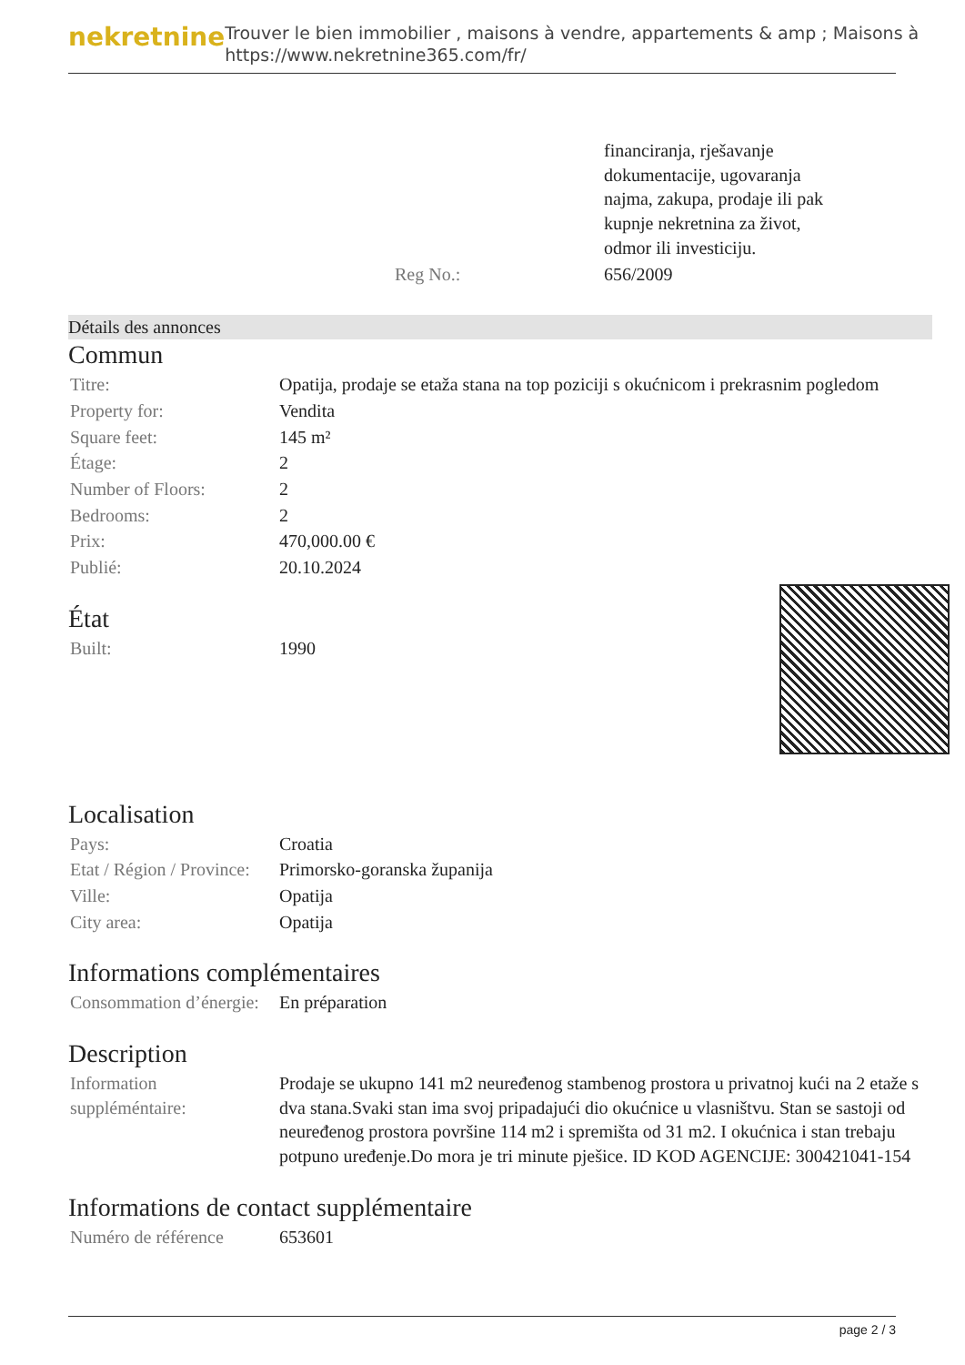nekretnine
Trouver le bien immobilier , maisons à vendre, appartements & amp ; Maisons à
https://www.nekretnine365.com/fr/
| | | financiranja, rješavanje dokumentacije, ugovaranja najma, zakupa, prodaje ili pak kupnje nekretnina za život, odmor ili investiciju. |
| | Reg No.: | 656/2009 |
Détails des annonces
Commun
| Titre: | Opatija, prodaje se etaža stana na top poziciji s okućnicom i prekrasnim pogledom |
| Property for: | Vendita |
| Square feet: | 145 m² |
| Étage: | 2 |
| Number of Floors: | 2 |
| Bedrooms: | 2 |
| Prix: | 470,000.00 € |
| Publié: | 20.10.2024 |
État
| Built: | 1990 |
Localisation
| Pays: | Croatia |
| Etat / Région / Province: | Primorsko-goranska županija |
| Ville: | Opatija |
| City area: | Opatija |
Informations complémentaires
| Consommation d’énergie: | En préparation |
Description
| Information suppléméntaire: | Prodaje se ukupno 141 m2 neuređenog stambenog prostora u privatnoj kući na 2 etaže s dva stana.Svaki stan ima svoj pripadajući dio okućnice u vlasništvu. Stan se sastoji od neuređenog prostora površine 114 m2 i spremišta od 31 m2. I okućnica i stan trebaju potpuno uređenje.Do mora je tri minute pješice. ID KOD AGENCIJE: 300421041-154 |
Informations de contact supplémentaire
| Numéro de référence | 653601 |
page 2 / 3